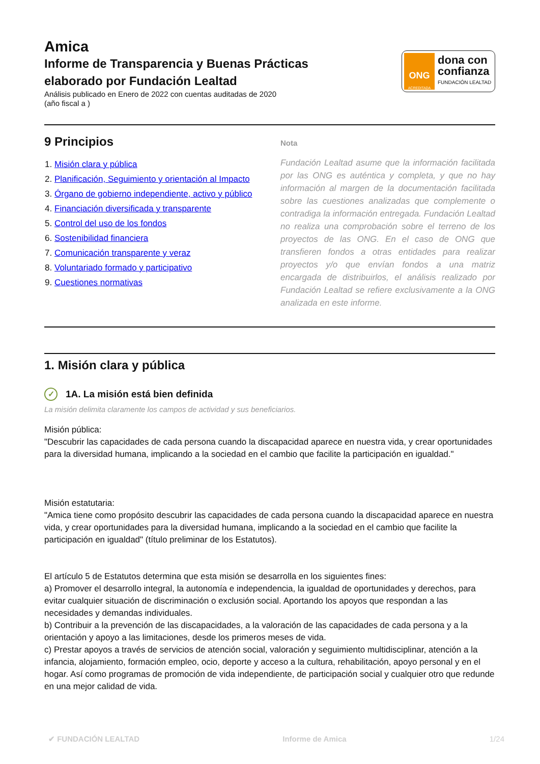Amica
Informe de Transparencia y Buenas Prácticas
elaborado por Fundación Lealtad
Análisis publicado en Enero de 2022 con cuentas auditadas de 2020
(año fiscal a )
ONG
ACREDITADA
dona con
confianza
FUNDACIÓN LEALTAD
9 Principios
1. Misión clara y pública
2. Planificación, Seguimiento y orientación al Impacto
3. Órgano de gobierno independiente, activo y público
4. Financiación diversificada y transparente
5. Control del uso de los fondos
6. Sostenibilidad financiera
7. Comunicación transparente y veraz
8. Voluntariado formado y participativo
9. Cuestiones normativas
Nota
Fundación Lealtad asume que la información facilitada por las ONG es auténtica y completa, y que no hay información al margen de la documentación facilitada sobre las cuestiones analizadas que complemente o contradiga la información entregada. Fundación Lealtad no realiza una comprobación sobre el terreno de los proyectos de las ONG. En el caso de ONG que transfieren fondos a otras entidades para realizar proyectos y/o que envían fondos a una matriz encargada de distribuirlos, el análisis realizado por Fundación Lealtad se refiere exclusivamente a la ONG analizada en este informe.
1. Misión clara y pública
✓ 1A. La misión está bien definida
La misión delimita claramente los campos de actividad y sus beneficiarios.
Misión pública:
"Descubrir las capacidades de cada persona cuando la discapacidad aparece en nuestra vida, y crear oportunidades para la diversidad humana, implicando a la sociedad en el cambio que facilite la participación en igualdad."
Misión estatutaria:
"Amica tiene como propósito descubrir las capacidades de cada persona cuando la discapacidad aparece en nuestra vida, y crear oportunidades para la diversidad humana, implicando a la sociedad en el cambio que facilite la participación en igualdad" (título preliminar de los Estatutos).
El artículo 5 de Estatutos determina que esta misión se desarrolla en los siguientes fines:
a) Promover el desarrollo integral, la autonomía e independencia, la igualdad de oportunidades y derechos, para evitar cualquier situación de discriminación o exclusión social. Aportando los apoyos que respondan a las necesidades y demandas individuales.
b) Contribuir a la prevención de las discapacidades, a la valoración de las capacidades de cada persona y a la orientación y apoyo a las limitaciones, desde los primeros meses de vida.
c) Prestar apoyos a través de servicios de atención social, valoración y seguimiento multidisciplinar, atención a la infancia, alojamiento, formación empleo, ocio, deporte y acceso a la cultura, rehabilitación, apoyo personal y en el hogar. Así como programas de promoción de vida independiente, de participación social y cualquier otro que redunde en una mejor calidad de vida.
✔ FUNDACIÓN LEALTAD Informe de Amica 1/24